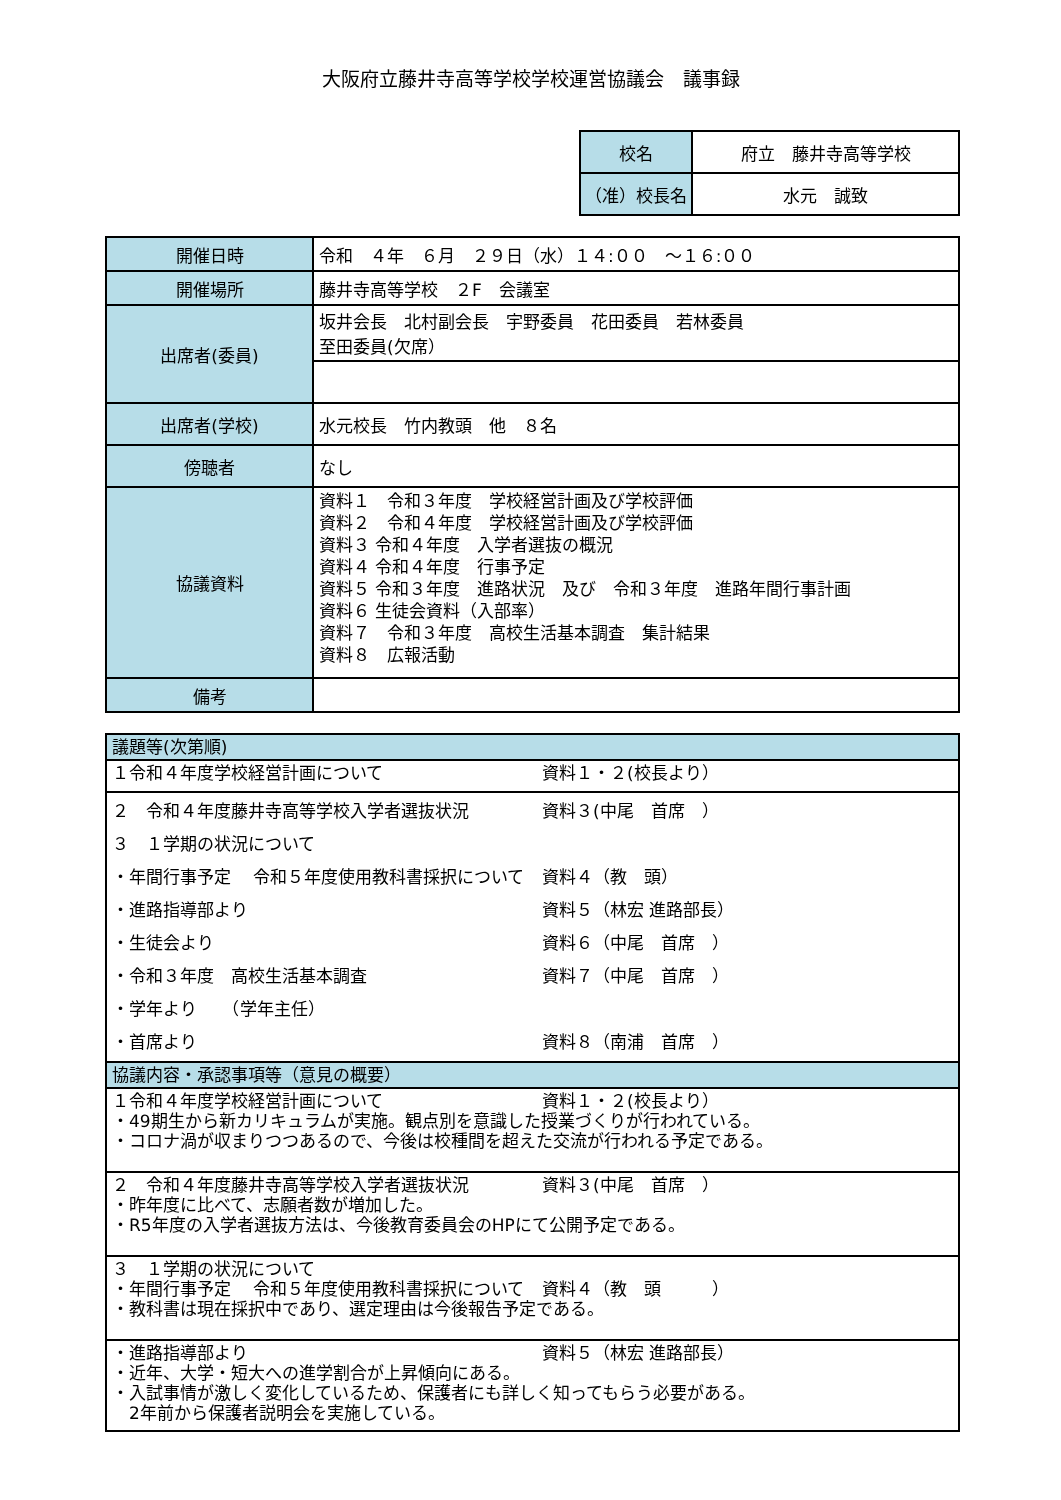大阪府立藤井寺高等学校学校運営協議会　議事録
| 校名 | 府立 藤井寺高等学校 |
| （准）校長名 | 水元 誠致 |
| 開催日時 | 令和 ４年 ６月 ２９日（水）１４:００ ～１６:００ |
| 開催場所 | 藤井寺高等学校 ２F 会議室 |
| 出席者(委員) | 坂井会長 北村副会長 宇野委員 花田委員 若林委員 至田委員(欠席） |
| 出席者(学校) | 水元校長 竹内教頭 他 ８名 |
| 傍聴者 | なし |
| 協議資料 | 資料１ 令和３年度 学校経営計画及び学校評価 資料２ 令和４年度 学校経営計画及び学校評価 資料３ 令和４年度 入学者選抜の概況 資料４ 令和４年度 行事予定 資料５ 令和３年度 進路状況 及び 令和３年度 進路年間行事計画 資料６ 生徒会資料（入部率） 資料７ 令和３年度 高校生活基本調査 集計結果 資料８ 広報活動 |
| 備考 | |
| 議題等(次第順) |
| １令和４年度学校経営計画について 資料１・２(校長より） |
| ２ 令和４年度藤井寺高等学校入学者選抜状況 資料３(中尾 首席 ） ３ １学期の状況について ・年間行事予定 令和５年度使用教科書採択について 資料４（教 頭） ・進路指導部より 資料５（林宏 進路部長） ・生徒会より 資料６（中尾 首席 ） ・令和３年度 高校生活基本調査 資料７（中尾 首席 ） ・学年より （学年主任） ・首席より 資料８（南浦 首席 ） |
| 協議内容・承認事項等（意見の概要） |
| １令和４年度学校経営計画について 資料１・２(校長より） ・49期生から新カリキュラムが実施。観点別を意識した授業づくりが行われている。 ・コロナ渦が収まりつつあるので、今後は校種間を超えた交流が行われる予定である。 |
| ２ 令和４年度藤井寺高等学校入学者選抜状況 資料３(中尾 首席 ） ・昨年度に比べて、志願者数が増加した。 ・R5年度の入学者選抜方法は、今後教育委員会のHPにて公開予定である。 |
| ３ １学期の状況について ・年間行事予定 令和５年度使用教科書採択について 資料４（教 頭 ） ・教科書は現在採択中であり、選定理由は今後報告予定である。 |
| ・進路指導部より 資料５（林宏 進路部長） ・近年、大学・短大への進学割合が上昇傾向にある。 ・入試事情が激しく変化しているため、保護者にも詳しく知ってもらう必要がある。 2年前から保護者説明会を実施している。 |